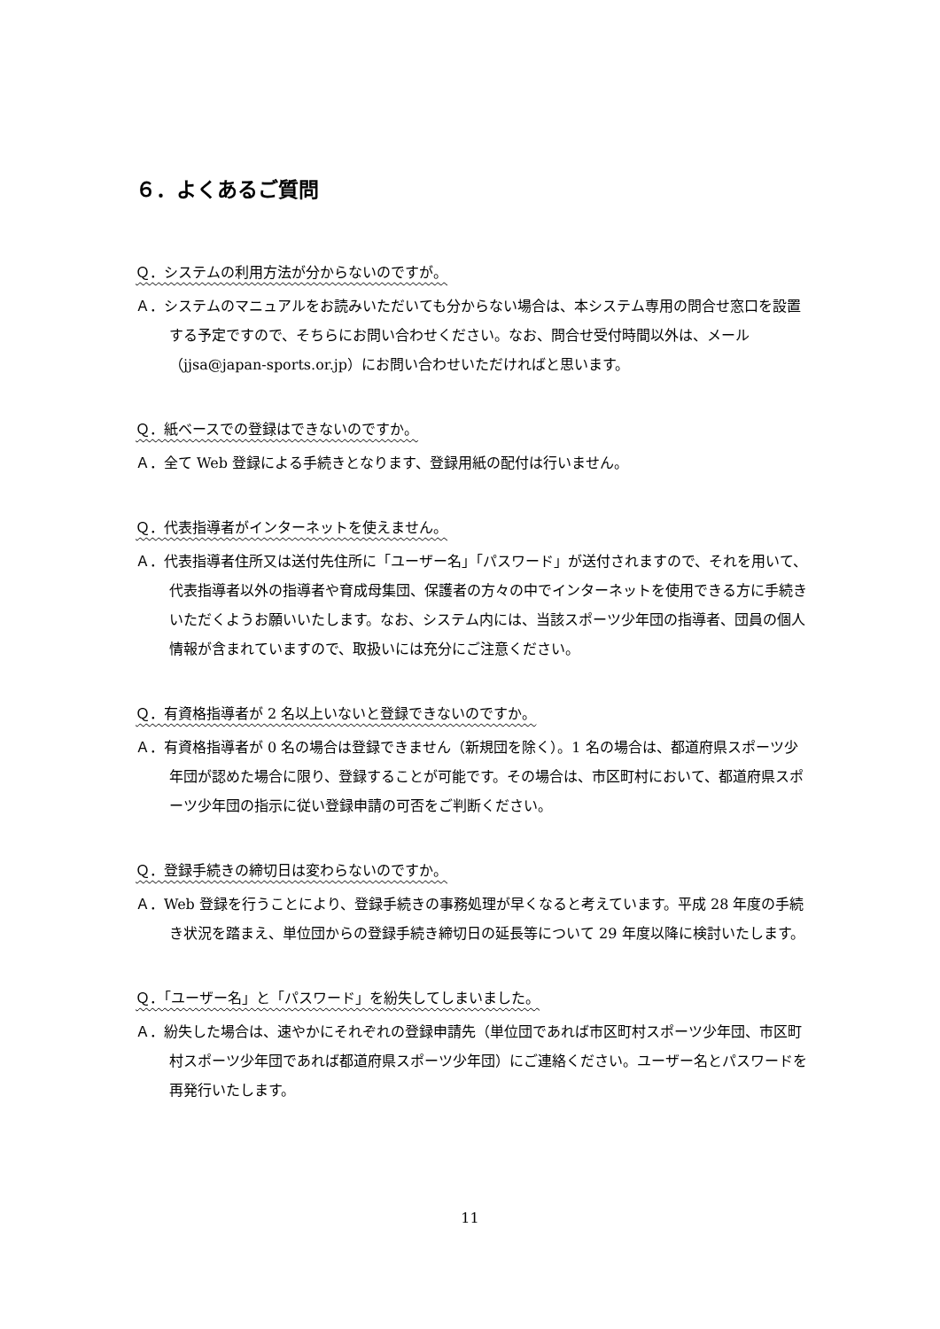６．よくあるご質問
Ｑ．システムの利用方法が分からないのですが。
Ａ．システムのマニュアルをお読みいただいても分からない場合は、本システム専用の問合せ窓口を設置する予定ですので、そちらにお問い合わせください。なお、問合せ受付時間以外は、メール（jjsa@japan-sports.or.jp）にお問い合わせいただければと思います。
Ｑ．紙ベースでの登録はできないのですか。
Ａ．全て Web 登録による手続きとなります、登録用紙の配付は行いません。
Ｑ．代表指導者がインターネットを使えません。
Ａ．代表指導者住所又は送付先住所に「ユーザー名」「パスワード」が送付されますので、それを用いて、代表指導者以外の指導者や育成母集団、保護者の方々の中でインターネットを使用できる方に手続きいただくようお願いいたします。なお、システム内には、当該スポーツ少年団の指導者、団員の個人情報が含まれていますので、取扱いには充分にご注意ください。
Ｑ．有資格指導者が 2 名以上いないと登録できないのですか。
Ａ．有資格指導者が 0 名の場合は登録できません（新規団を除く）。1 名の場合は、都道府県スポーツ少年団が認めた場合に限り、登録することが可能です。その場合は、市区町村において、都道府県スポーツ少年団の指示に従い登録申請の可否をご判断ください。
Ｑ．登録手続きの締切日は変わらないのですか。
Ａ．Web 登録を行うことにより、登録手続きの事務処理が早くなると考えています。平成 28 年度の手続き状況を踏まえ、単位団からの登録手続き締切日の延長等について 29 年度以降に検討いたします。
Ｑ．「ユーザー名」と「パスワード」を紛失してしまいました。
Ａ．紛失した場合は、速やかにそれぞれの登録申請先（単位団であれば市区町村スポーツ少年団、市区町村スポーツ少年団であれば都道府県スポーツ少年団）にご連絡ください。ユーザー名とパスワードを再発行いたします。
11